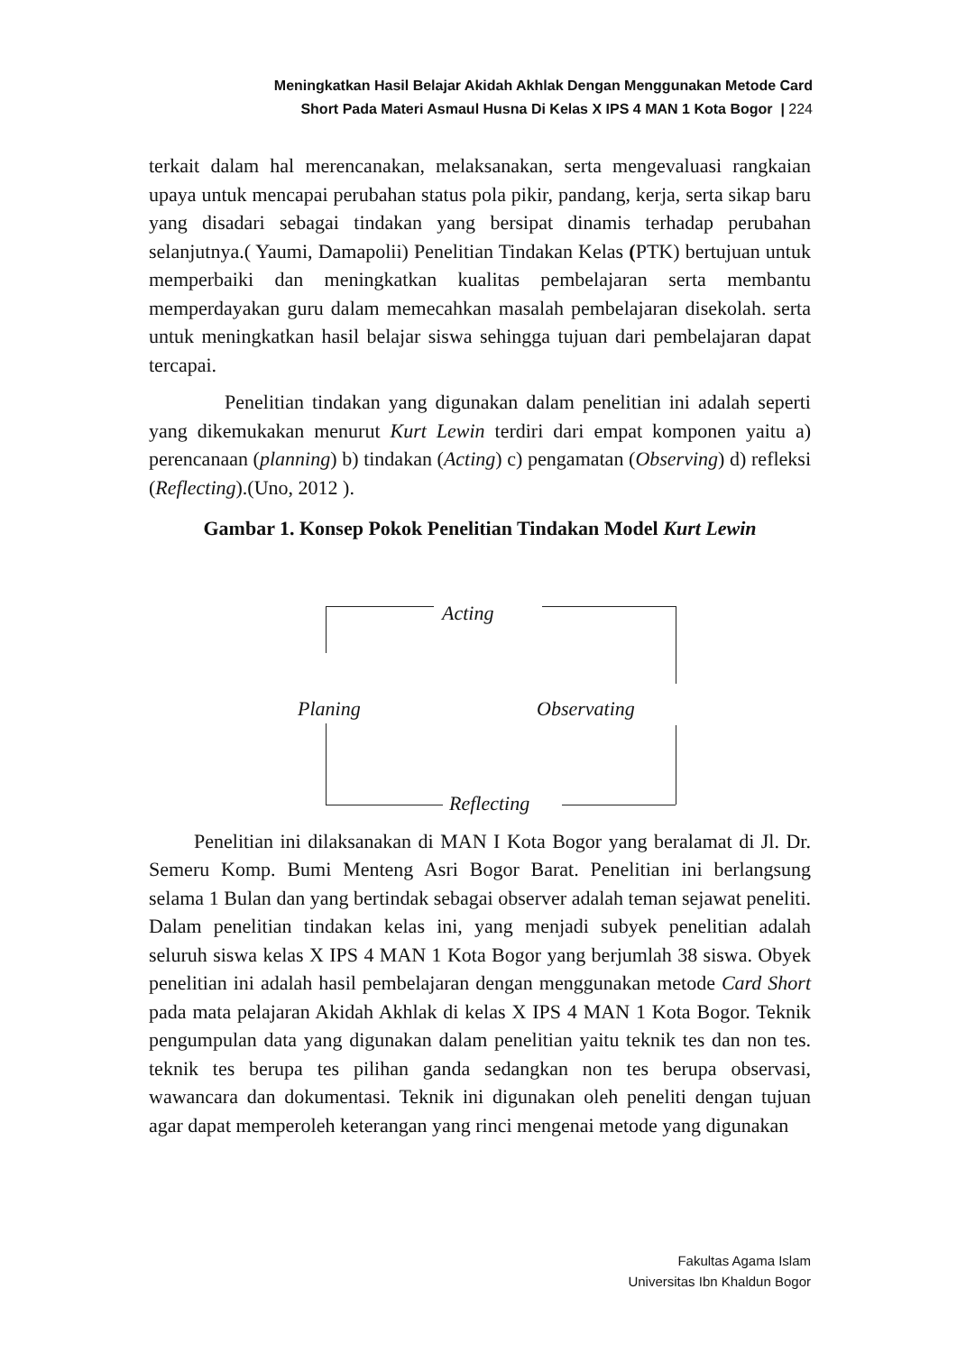Meningkatkan Hasil Belajar Akidah Akhlak Dengan Menggunakan Metode Card
Short Pada Materi Asmaul Husna Di Kelas X IPS 4 MAN 1 Kota Bogor | 224
terkait dalam hal merencanakan, melaksanakan, serta mengevaluasi rangkaian upaya untuk mencapai perubahan status pola pikir, pandang, kerja, serta sikap baru yang disadari sebagai tindakan yang bersipat dinamis terhadap perubahan selanjutnya.( Yaumi, Damapolii) Penelitian Tindakan Kelas (PTK) bertujuan untuk memperbaiki dan meningkatkan kualitas pembelajaran serta membantu memperdayakan guru dalam memecahkan masalah pembelajaran disekolah. serta untuk meningkatkan hasil belajar siswa sehingga tujuan dari pembelajaran dapat tercapai.
Penelitian tindakan yang digunakan dalam penelitian ini adalah seperti yang dikemukakan menurut Kurt Lewin terdiri dari empat komponen yaitu a) perencanaan (planning) b) tindakan (Acting) c) pengamatan (Observing) d) refleksi (Reflecting).(Uno, 2012 ).
Gambar 1. Konsep Pokok Penelitian Tindakan Model Kurt Lewin
Acting
Planing Observating
Reflecting
Penelitian ini dilaksanakan di MAN I Kota Bogor yang beralamat di Jl. Dr. Semeru Komp. Bumi Menteng Asri Bogor Barat. Penelitian ini berlangsung selama 1 Bulan dan yang bertindak sebagai observer adalah teman sejawat peneliti. Dalam penelitian tindakan kelas ini, yang menjadi subyek penelitian adalah seluruh siswa kelas X IPS 4 MAN 1 Kota Bogor yang berjumlah 38 siswa. Obyek penelitian ini adalah hasil pembelajaran dengan menggunakan metode Card Short pada mata pelajaran Akidah Akhlak di kelas X IPS 4 MAN 1 Kota Bogor. Teknik pengumpulan data yang digunakan dalam penelitian yaitu teknik tes dan non tes. teknik tes berupa tes pilihan ganda sedangkan non tes berupa observasi, wawancara dan dokumentasi. Teknik ini digunakan oleh peneliti dengan tujuan agar dapat memperoleh keterangan yang rinci mengenai metode yang digunakan
Fakultas Agama Islam
Universitas Ibn Khaldun Bogor